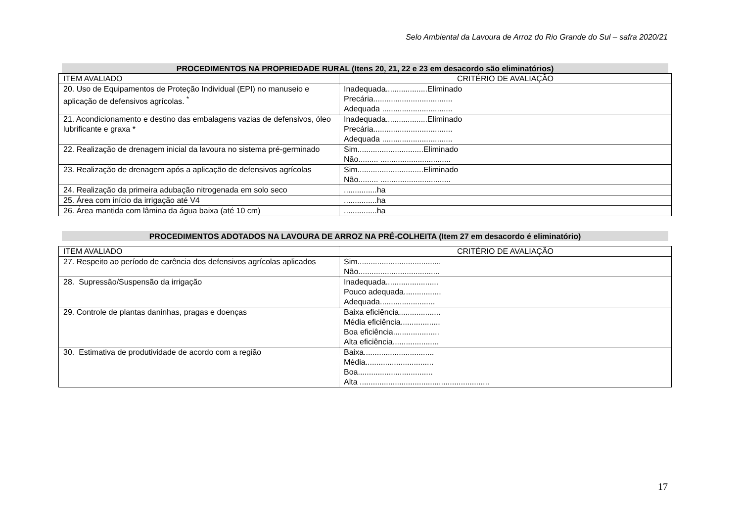Selo Ambiental da Lavoura de Arroz do Rio Grande do Sul – safra 2020/21
PROCEDIMENTOS NA PROPRIEDADE RURAL (Itens 20, 21, 22 e 23 em desacordo são eliminatórios)
| ITEM AVALIADO | CRITÉRIO DE AVALIAÇÃO |
| 20. Uso de Equipamentos de Proteção Individual (EPI) no manuseio e aplicação de defensivos agrícolas. <sup>*</sup> | Inadequada...................Eliminado Precária.................................... Adequada ................................ |
| 21. Acondicionamento e destino das embalagens vazias de defensivos, óleo lubrificante e graxa * | Inadequada...................Eliminado Precária.................................... Adequada ................................ |
| 22. Realização de drenagem inicial da lavoura no sistema pré-germinado | Sim..............................Eliminado Não......... ................................ |
| 23. Realização de drenagem após a aplicação de defensivos agrícolas | Sim..............................Eliminado Não......... ................................ |
| 24. Realização da primeira adubação nitrogenada em solo seco | ...............ha |
| 25. Área com início da irrigação até V4 | ...............ha |
| 26. Área mantida com lâmina da água baixa (até 10 cm) | ...............ha |
PROCEDIMENTOS ADOTADOS NA LAVOURA DE ARROZ NA PRÉ-COLHEITA (Item 27 em desacordo é eliminatório)
| ITEM AVALIADO | CRITÉRIO DE AVALIAÇÃO |
| 27. Respeito ao período de carência dos defensivos agrícolas aplicados | Sim...................................... Não..................................... |
| 28. Supressão/Suspensão da irrigação | Inadequada........................ Pouco adequada................. Adequada......................... |
| 29. Controle de plantas daninhas, pragas e doenças | Baixa eficiência................... Média eficiência.................. Boa eficiência..................... Alta eficiência..................... |
| 30. Estimativa de produtividade de acordo com a região | Baixa................................ Média............................... Boa.................................. Alta ........................................................... |
17